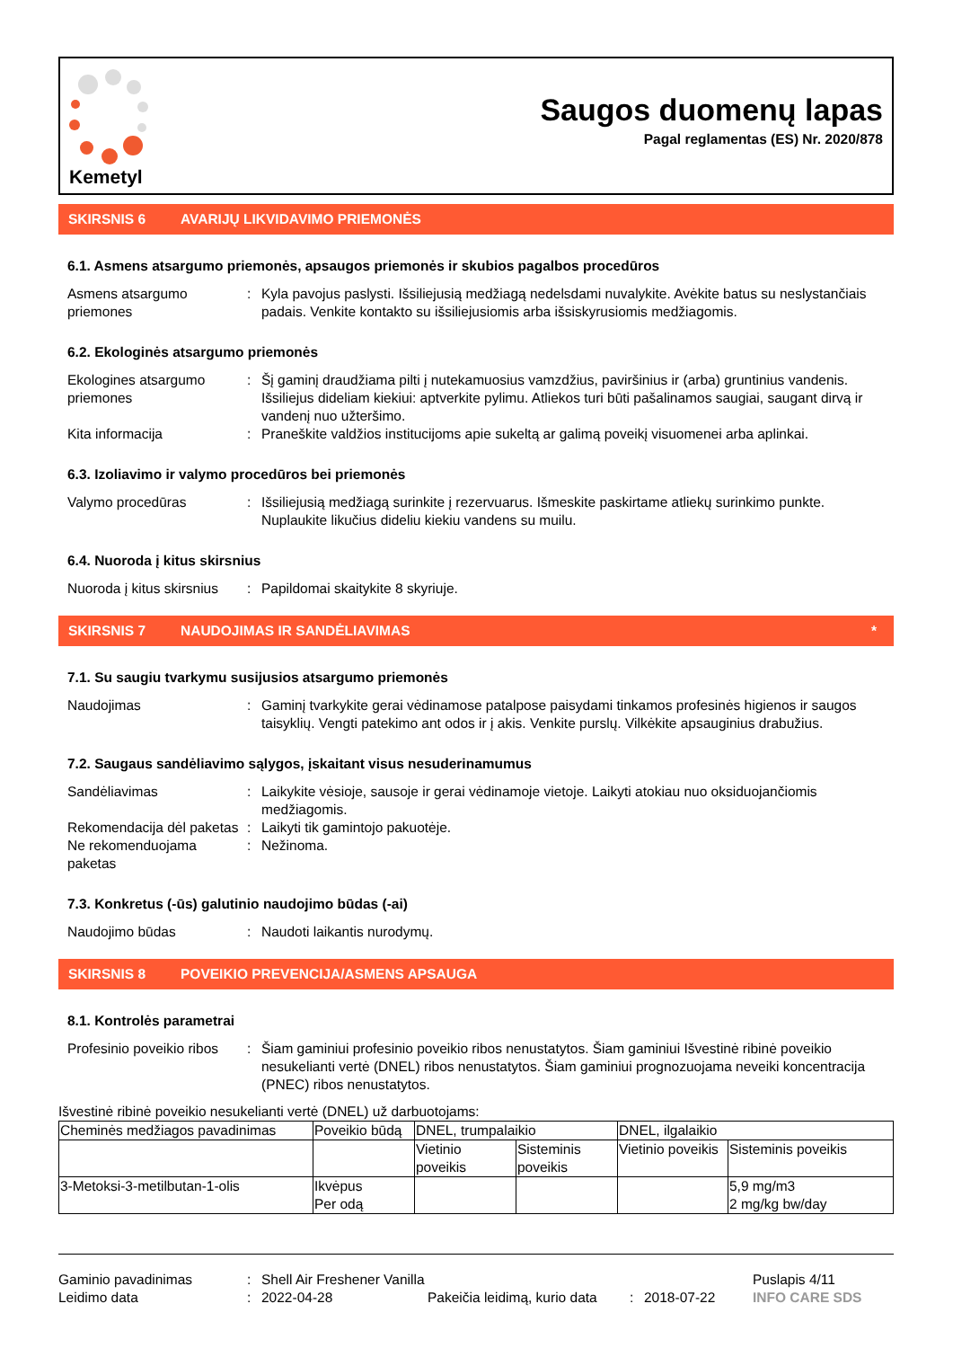Kemetyl
Saugos duomenų lapas
Pagal reglamentas (ES) Nr. 2020/878
SKIRSNIS 6 AVARIJŲ LIKVIDAVIMO PRIEMONĖS
6.1. Asmens atsargumo priemonės, apsaugos priemonės ir skubios pagalbos procedūros
Asmens atsargumo priemones: Kyla pavojus paslysti. Išsiliejusią medžiagą nedelsdami nuvalykite. Avėkite batus su neslystančiais padais. Venkite kontakto su išsiliejusiomis arba išsiskyrusiomis medžiagomis.
6.2. Ekologinės atsargumo priemonės
Ekologines atsargumo priemones: Šį gaminį draudžiama pilti į nutekamuosius vamzdžius, paviršinius ir (arba) gruntinius vandenis. Išsiliejus dideliam kiekiui: aptverkite pylimu. Atliekos turi būti pašalinamos saugiai, saugant dirvą ir vandenį nuo užteršimo.
Kita informacija: Praneškite valdžios institucijoms apie sukeltą ar galimą poveikį visuomenei arba aplinkai.
6.3. Izoliavimo ir valymo procedūros bei priemonės
Valymo procedūras: Išsiliejusią medžiagą surinkite į rezervuarus. Išmeskite paskirtame atliekų surinkimo punkte. Nuplaukite likučius dideliu kiekiu vandens su muilu.
6.4. Nuoroda į kitus skirsnius
Nuoroda į kitus skirsnius: Papildomai skaitykite 8 skyriuje.
SKIRSNIS 7 NAUDOJIMAS IR SANDĖLIAVIMAS *
7.1. Su saugiu tvarkymu susijusios atsargumo priemonės
Naudojimas: Gaminį tvarkykite gerai vėdinamose patalpose paisydami tinkamos profesinės higienos ir saugos taisyklių. Vengti patekimo ant odos ir į akis. Venkite purslų. Vilkėkite apsauginius drabužius.
7.2. Saugaus sandėliavimo sąlygos, įskaitant visus nesuderinamumus
Sandėliavimas: Laikykite vėsioje, sausoje ir gerai vėdinamoje vietoje. Laikyti atokiau nuo oksiduojančiomis medžiagomis.
Rekomendacija dėl paketas: Laikyti tik gamintojo pakuotėje.
Ne rekomenduojama paketas: Nežinoma.
7.3. Konkretus (-ūs) galutinio naudojimo būdas (-ai)
Naudojimo būdas: Naudoti laikantis nurodymų.
SKIRSNIS 8 POVEIKIO PREVENCIJA/ASMENS APSAUGA
8.1. Kontrolės parametrai
Profesinio poveikio ribos: Šiam gaminiui profesinio poveikio ribos nenustatytos. Šiam gaminiui Išvestinė ribinė poveikio nesukelianti vertė (DNEL) ribos nenustatytos. Šiam gaminiui prognozuojama neveiki koncentracija (PNEC) ribos nenustatytos.
Išvestinė ribinė poveikio nesukelianti vertė (DNEL) už darbuotojams:
| Cheminės medžiagos pavadinimas | Poveikio būdą | DNEL, trumpalaikio | | DNEL, ilgalaikio | |
| | | Vietinio poveikis | Sisteminis poveikis | Vietinio poveikis | Sisteminis poveikis |
| 3-Metoksi-3-metilbutan-1-olis | Ikvėpus Per odą | | | | 5,9 mg/m3 2 mg/kg bw/day |
Gaminio pavadinimas: Shell Air Freshener Vanilla Puslapis 4/11
Leidimo data: 2022-04-28 Pakeičia leidimą, kurio data: 2018-07-22 INFO CARE SDS